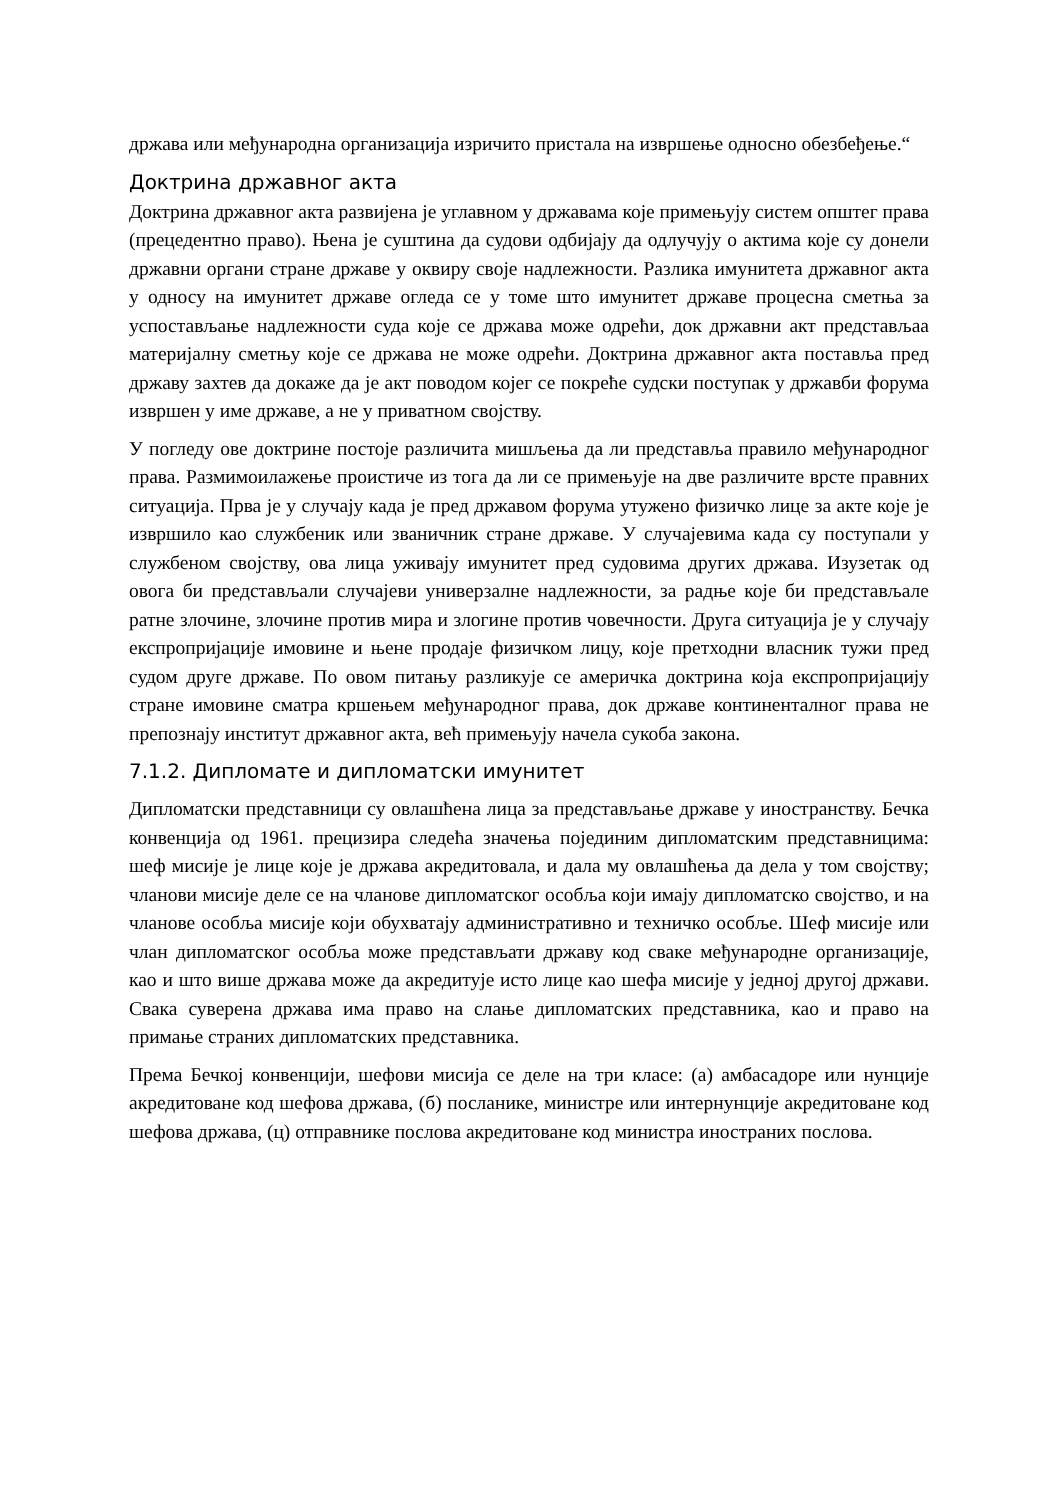држава или међународна организација изричито пристала на извршење односно обезбеђење.“
Доктрина државног акта
Доктрина државног акта развијена је углавном у државама које примењују систем општег права (прецедентно право). Њена је суштина да судови одбијају да одлучују о актима које су донели државни органи стране државе у оквиру своје надлежности. Разлика имунитета државног акта у односу на имунитет државе огледа се у томе што имунитет државе процесна сметња за успостављање надлежности суда које се држава може одрећи, док државни акт представљаа материјалну сметњу које се држава не може одрећи. Доктрина државног акта поставља пред државу захтев да докаже да је акт поводом којег се покреће судски поступак у државби форума извршен у име државе, а не у приватном својству.
У погледу ове доктрине постоје различита мишљења да ли представља правило међународног права. Размимоилажење проистиче из тога да ли се примењује на две различите врсте правних ситуација. Прва је у случају када је пред државом форума утужено физичко лице за акте које је извршило као службеник или званичник стране државе. У случајевима када су поступали у службеном својству, ова лица уживају имунитет пред судовима других држава. Изузетак од овога би представљали случајеви универзалне надлежности, за радње које би представљале ратне злочине, злочине против мира и злогине против човечности. Друга ситуација је у случају експропријације имовине и њене продаје физичком лицу, које претходни власник тужи пред судом друге државе. По овом питању разликује се америчка доктрина која експропријацију стране имовине сматра кршењем међународног права, док државе континенталног права не препознају институт државног акта, већ примењују начела сукоба закона.
7.1.2. Дипломате и дипломатски имунитет
Дипломатски представници су овлашћена лица за представљање државе у иностранству. Бечка конвенција од 1961. прецизира следећа значења појединим дипломатским представницима: шеф мисије је лице које је држава акредитовала, и дала му овлашћења да дела у том својству; чланови мисије деле се на чланове дипломатског особља који имају дипломатско својство, и на чланове особља мисије који обухватају административно и техничко особље. Шеф мисије или члан дипломатског особља може представљати државу код сваке међународне организације, као и што више држава може да акредитује исто лице као шефа мисије у једној другој држави. Свака суверена држава има право на слање дипломатских представника, као и право на примање страних дипломатских представника.
Према Бечкој конвенцији, шефови мисија се деле на три класе: (а) амбасадоре или нунције акредитоване код шефова држава, (б) посланике, министре или интернунције акредитоване код шефова држава, (ц) отправнике послова акредитоване код министра иностраних послова.